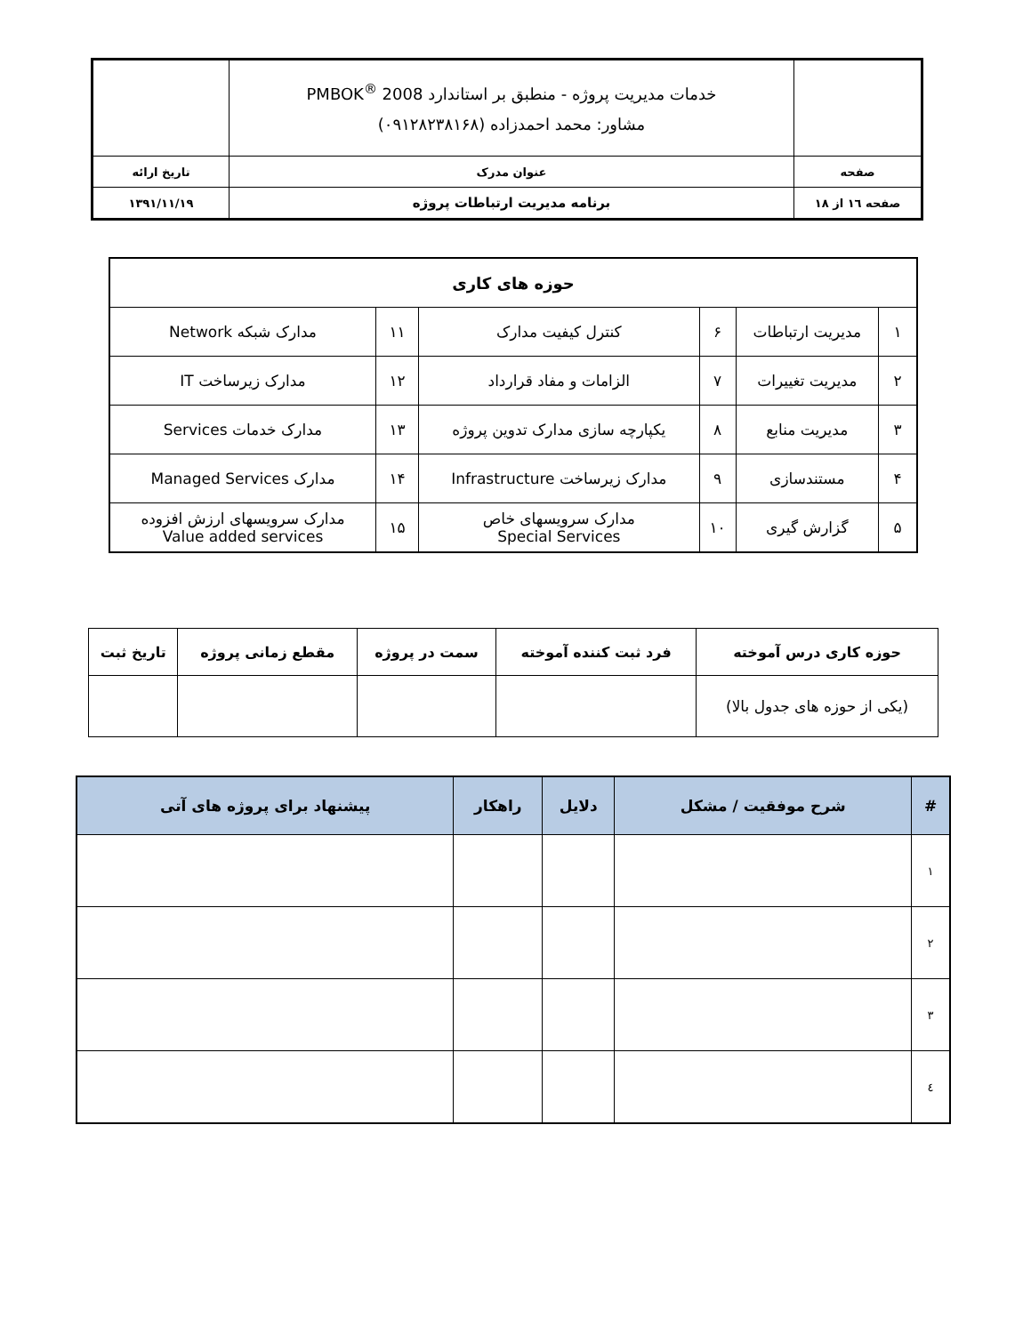| | خدمات مدیریت پروژه - منطبق بر استاندارد PMBOK<sup>®</sup> 2008 مشاور: محمد احمدزاده (۰۹۱۲۸۲۳۸۱۶۸) | |
| صفحه | عنوان مدرک | تاریخ ارائه |
| صفحه ۱٦ از ۱۸ | برنامه مدیریت ارتباطات پروژه | ۱۳۹۱/۱۱/۱۹ |
| حوزه های کاری | | | | | |
| ۱ | مدیریت ارتباطات | ۶ | کنترل کیفیت مدارک | ۱۱ | مدارک شبکه Network |
| ۲ | مدیریت تغییرات | ۷ | الزامات و مفاد قرارداد | ۱۲ | مدارک زیرساخت IT |
| ۳ | مدیریت منابع | ۸ | یکپارچه سازی مدارک تدوین پروژه | ۱۳ | مدارک خدمات Services |
| ۴ | مستندسازی | ۹ | مدارک زیرساخت Infrastructure | ۱۴ | مدارک Managed Services |
| ۵ | گزارش گیری | ۱۰ | مدارک سرویسهای خاص Special Services | ۱۵ | مدارک سرویسهای ارزش افزوده Value added services |
| حوزه کاری درس آموخته | فرد ثبت کننده آموخته | سمت در پروژه | مقطع زمانی پروژه | تاریخ ثبت |
| --- | --- | --- | --- | --- |
| (یکی از حوزه های جدول بالا) | | | | |
| # | شرح موفقیت / مشکل | دلایل | راهکار | پیشنهاد برای پروژه های آتی |
| --- | --- | --- | --- | --- |
| ۱ | | | | |
| ۲ | | | | |
| ۳ | | | | |
| ٤ | | | | |